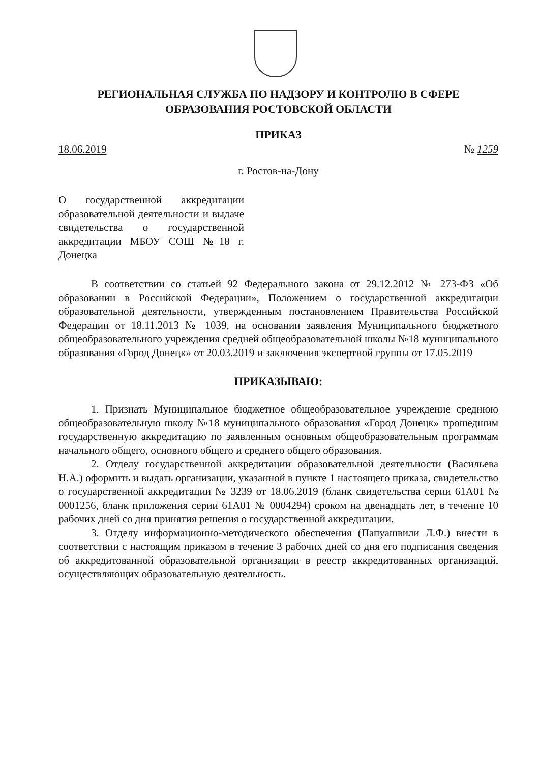РЕГИОНАЛЬНАЯ СЛУЖБА ПО НАДЗОРУ И КОНТРОЛЮ В СФЕРЕ
ОБРАЗОВАНИЯ РОСТОВСКОЙ ОБЛАСТИ
ПРИКАЗ
18.06.2019 № 1259
г. Ростов-на-Дону
О государственной аккредитации образовательной деятельности и выдаче свидетельства о государственной аккредитации МБОУ СОШ №18 г. Донецка
В соответствии со статьей 92 Федерального закона от 29.12.2012 № 273-ФЗ «Об образовании в Российской Федерации», Положением о государственной аккредитации образовательной деятельности, утвержденным постановлением Правительства Российской Федерации от 18.11.2013 № 1039, на основании заявления Муниципального бюджетного общеобразовательного учреждения средней общеобразовательной школы №18 муниципального образования «Город Донецк» от 20.03.2019 и заключения экспертной группы от 17.05.2019
ПРИКАЗЫВАЮ:
1. Признать Муниципальное бюджетное общеобразовательное учреждение среднюю общеобразовательную школу №18 муниципального образования «Город Донецк» прошедшим государственную аккредитацию по заявленным основным общеобразовательным программам начального общего, основного общего и среднего общего образования.
2. Отделу государственной аккредитации образовательной деятельности (Васильева Н.А.) оформить и выдать организации, указанной в пункте 1 настоящего приказа, свидетельство о государственной аккредитации № 3239 от 18.06.2019 (бланк свидетельства серии 61А01 № 0001256, бланк приложения серии 61А01 № 0004294) сроком на двенадцать лет, в течение 10 рабочих дней со дня принятия решения о государственной аккредитации.
3. Отделу информационно-методического обеспечения (Папуашвили Л.Ф.) внести в соответствии с настоящим приказом в течение 3 рабочих дней со дня его подписания сведения об аккредитованной образовательной организации в реестр аккредитованных организаций, осуществляющих образовательную деятельность.